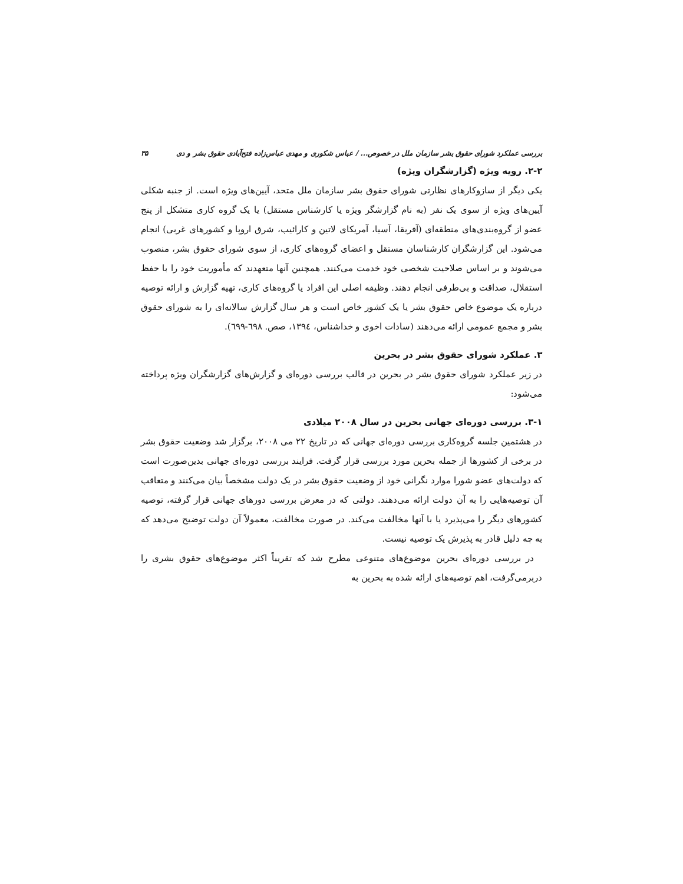بررسی عملکرد شورای حقوق بشر سازمان ملل در خصوص... / عباس شکوری و مهدی عباس‌زاده فتح‌آبادی حقوق بشر و دی ۳۵
۲-۲. رویه ویژه (گزارشگران ویژه)
یکی دیگر از سازوکارهای نظارتی شورای حقوق بشر سازمان ملل متحد، آیین‌های ویژه است. از جنبه شکلی آیین‌های ویژه از سوی یک نفر (به نام گزارشگر ویژه یا کارشناس مستقل) یا یک گروه کاری متشکل از پنج عضو از گروه‌بندی‌های منطقه‌ای (آفریقا، آسیا، آمریکای لاتین و کارائیب، شرق اروپا و کشورهای غربی) انجام می‌شود. این گزارشگران کارشناسان مستقل و اعضای گروه‌های کاری، از سوی شورای حقوق بشر، منصوب می‌شوند و بر اساس صلاحیت شخصی خود خدمت می‌کنند. همچنین آنها متعهدند که مأموریت خود را با حفظ استقلال، صداقت و بی‌طرفی انجام دهند. وظیفه اصلی این افراد یا گروه‌های کاری، تهیه گزارش و ارائه توصیه درباره یک موضوع خاص حقوق بشر یا یک کشور خاص است و هر سال گزارش سالانه‌ای را به شورای حقوق بشر و مجمع عمومی ارائه می‌دهند (سادات اخوی و خداشناس، ۱۳۹٤، صص. ٦۹۸-٦۹۹).
۳. عملکرد شورای حقوق بشر در بحرین
در زیر عملکرد شورای حقوق بشر در بحرین در قالب بررسی دوره‌ای و گزارش‌های گزارشگران ویژه پرداخته می‌شود:
۳-۱. بررسی دوره‌ای جهانی بحرین در سال ۲۰۰۸ میلادی
در هشتمین جلسه گروه‌کاری بررسی دوره‌ای جهانی که در تاریخ ۲۲ می ۲۰۰۸، برگزار شد وضعیت حقوق بشر در برخی از کشورها از جمله بحرین مورد بررسی قرار گرفت. فرایند بررسی دوره‌ای جهانی بدین‌صورت است که دولت‌های عضو شورا موارد نگرانی خود از وضعیت حقوق بشر در یک دولت مشخصاً بیان می‌کنند و متعاقب آن توصیه‌هایی را به آن دولت ارائه می‌دهند. دولتی که در معرض بررسی دورهای جهانی قرار گرفته، توصیه کشورهای دیگر را می‌پذیرد یا با آنها مخالفت می‌کند. در صورت مخالفت، معمولاً آن دولت توضیح می‌دهد که به چه دلیل قادر به پذیرش یک توصیه نیست.
در بررسی دوره‌ای بحرین موضوع‌های متنوعی مطرح شد که تقریباً اکثر موضوع‌های حقوق بشری را دربرمی‌گرفت، اهم توصیه‌های ارائه شده به بحرین به